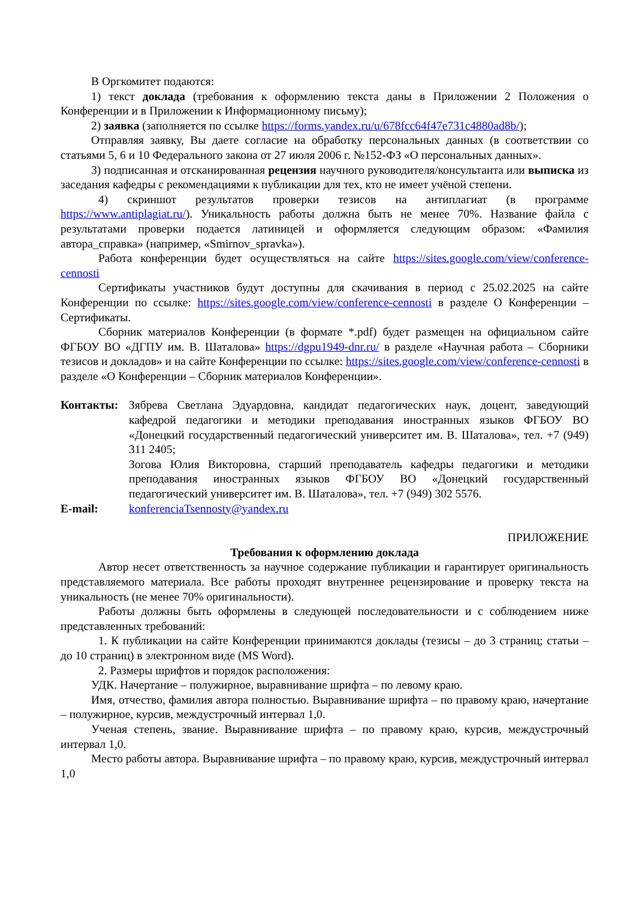В Оргкомитет подаются:
1) текст доклада (требования к оформлению текста даны в Приложении 2 Положения о Конференции и в Приложении к Информационному письму);
2) заявка (заполняется по ссылке https://forms.yandex.ru/u/678fcc64f47e731c4880ad8b/);
Отправляя заявку, Вы даете согласие на обработку персональных данных (в соответствии со статьями 5, 6 и 10 Федерального закона от 27 июля 2006 г. №152-ФЗ «О персональных данных».
3) подписанная и отсканированная рецензия научного руководителя/консультанта или выписка из заседания кафедры с рекомендациями к публикации для тех, кто не имеет учёной степени.
4) скриншот результатов проверки тезисов на антиплагиат (в программе https://www.antiplagiat.ru/). Уникальность работы должна быть не менее 70%. Название файла с результатами проверки подается латиницей и оформляется следующим образом: «Фамилия автора_справка» (например, «Smirnov_spravka»).
Работа конференции будет осуществляться на сайте https://sites.google.com/view/conference-cennosti
Сертификаты участников будут доступны для скачивания в период с 25.02.2025 на сайте Конференции по ссылке: https://sites.google.com/view/conference-cennosti в разделе О Конференции – Сертификаты.
Сборник материалов Конференции (в формате *.pdf) будет размещен на официальном сайте ФГБОУ ВО «ДГПУ им. В. Шаталова» https://dgpu1949-dnr.ru/ в разделе «Научная работа – Сборники тезисов и докладов» и на сайте Конференции по ссылке: https://sites.google.com/view/conference-cennosti в разделе «О Конференции – Сборник материалов Конференции».
Контакты: Зябрева Светлана Эдуардовна, кандидат педагогических наук, доцент, заведующий кафедрой педагогики и методики преподавания иностранных языков ФГБОУ ВО «Донецкий государственный педагогический университет им. В. Шаталова», тел. +7 (949) 311 2405;
Зогова Юлия Викторовна, старший преподаватель кафедры педагогики и методики преподавания иностранных языков ФГБОУ ВО «Донецкий государственный педагогический университет им. В. Шаталова», тел. +7 (949) 302 5576.
E-mail: konferenciaTsennosty@yandex.ru
ПРИЛОЖЕНИЕ
Требования к оформлению доклада
Автор несет ответственность за научное содержание публикации и гарантирует оригинальность представляемого материала. Все работы проходят внутреннее рецензирование и проверку текста на уникальность (не менее 70% оригинальности).
Работы должны быть оформлены в следующей последовательности и с соблюдением ниже представленных требований:
1. К публикации на сайте Конференции принимаются доклады (тезисы – до 3 страниц; статьи – до 10 страниц) в электронном виде (MS Word).
2. Размеры шрифтов и порядок расположения:
УДК. Начертание – полужирное, выравнивание шрифта – по левому краю.
Имя, отчество, фамилия автора полностью. Выравнивание шрифта – по правому краю, начертание – полужирное, курсив, междустрочный интервал 1,0.
Ученая степень, звание. Выравнивание шрифта – по правому краю, курсив, междустрочный интервал 1,0.
Место работы автора. Выравнивание шрифта – по правому краю, курсив, междустрочный интервал 1,0